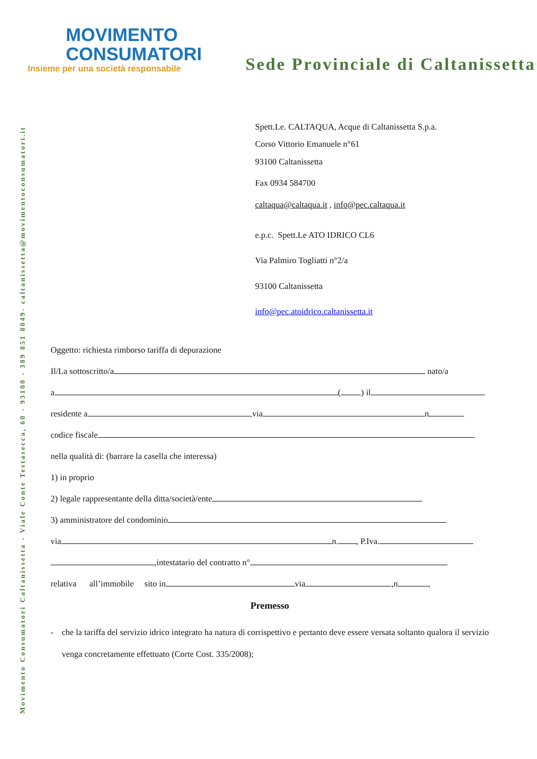Movimento Consumatori Caltanissetta - Viale Conte Testaseсca, 60 - 93100 - 389 851 8049- caltanissetta@movimentoconsumatori.it
MOVIMENTO
CONSUMATORI
Insieme per una società responsabile
Sede Provinciale di Caltanissetta
Spett.Le. CALTAQUA, Acque di Caltanissetta S.p.a.
Corso Vittorio Emanuele n°61
93100 Caltanissetta
Fax 0934 584700
caltaqua@caltaqua.it , info@pec.caltaqua.it
e.p.c. Spett.Le ATO IDRICO CL6
Via Palmiro Togliatti n°2/a
93100 Caltanissetta
info@pec.atoidrico.caltanissetta.it
Oggetto: richiesta rimborso tariffa di depurazione
Il/La sottoscritto/a nato/a
a ( ) il
residente a via n
codice fiscale
nella qualità di: (barrare la casella che interessa)
1) in proprio
2) legale rappresentante della ditta/società/ente
3) amministratore del condominio
via n. , P.Iva.
,intestatario del contratto n°
relativa all’immobile sito in via ,n ,
Premesso
- che la tariffa del servizio idrico integrato ha natura di corrispettivo e pertanto deve essere versata soltanto qualora il servizio venga concretamente effettuato (Corte Cost. 335/2008);